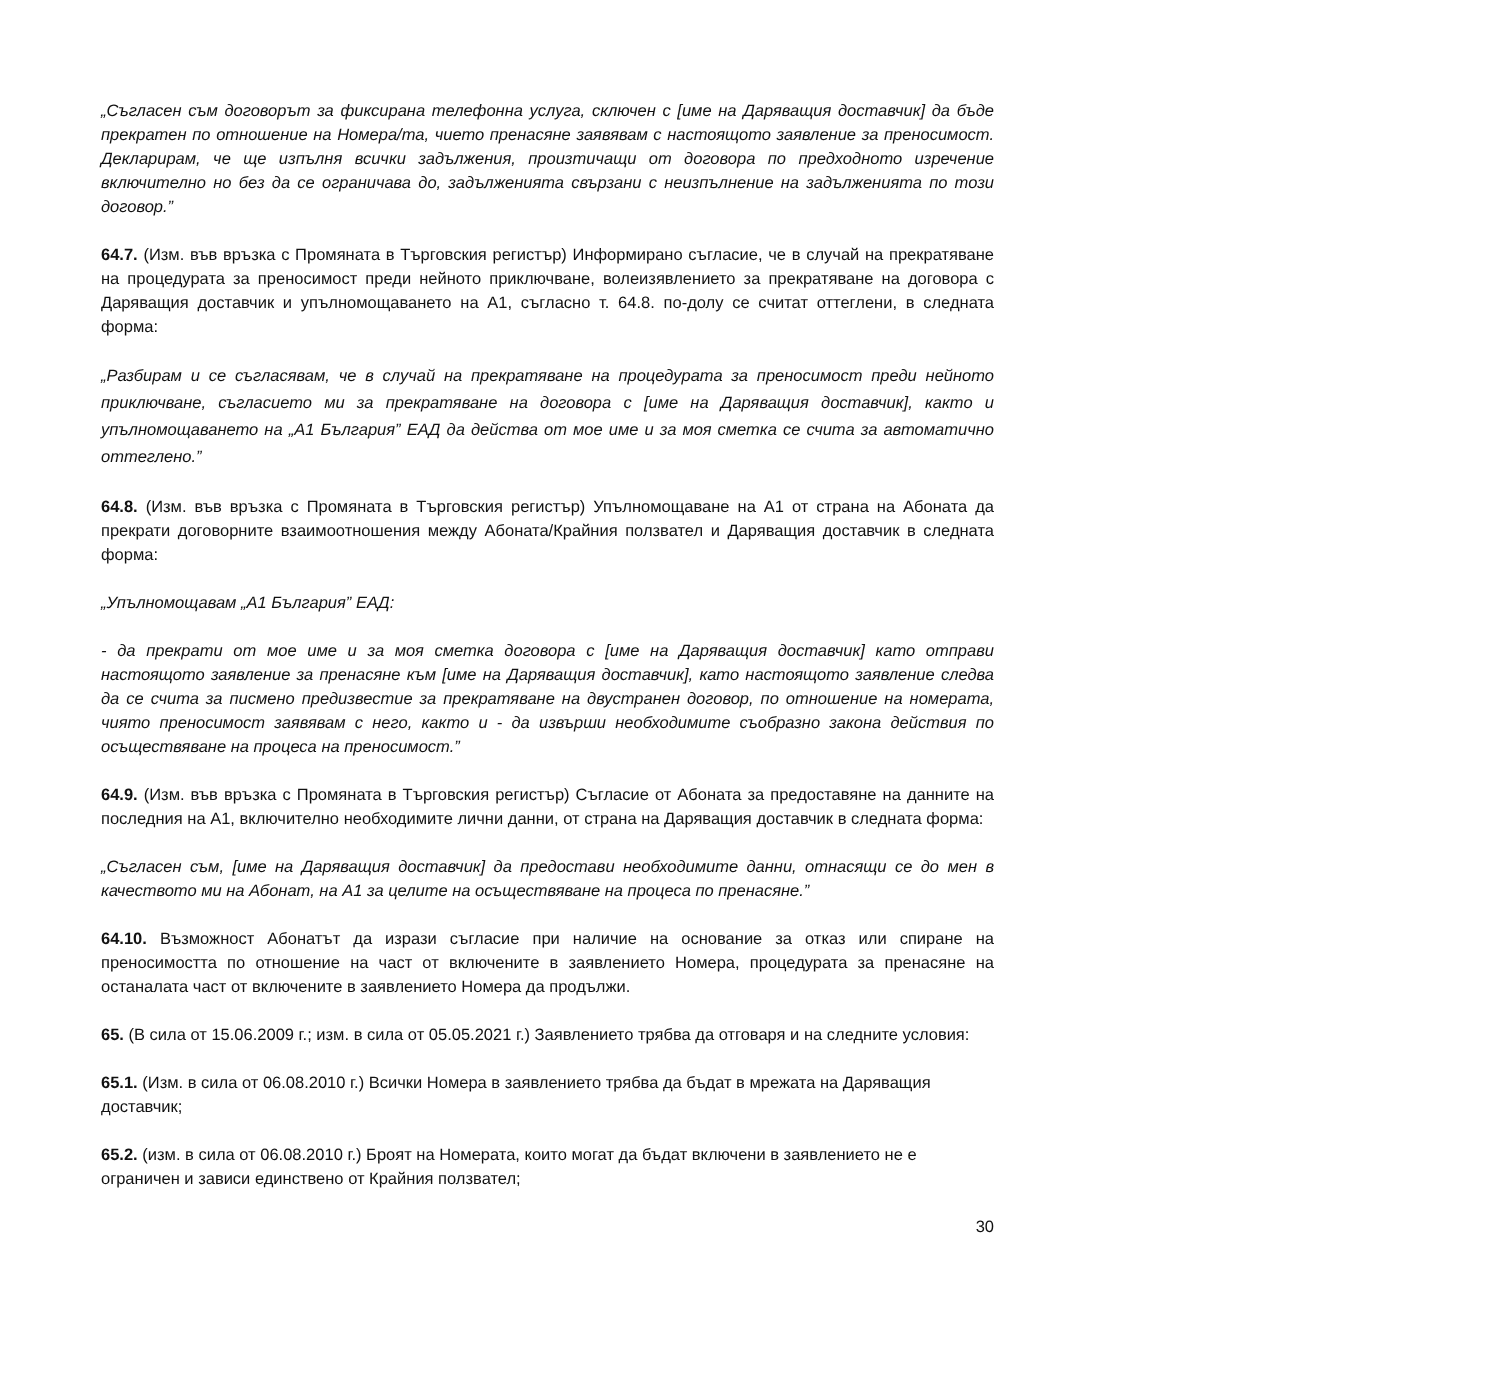„Съгласен съм договорът за фиксирана телефонна услуга, сключен с [име на Даряващия доставчик] да бъде прекратен по отношение на Номера/та, чието пренасяне заявявам с настоящото заявление за преносимост. Декларирам, че ще изпълня всички задължения, произтичащи от договора по предходното изречение включително но без да се ограничава до, задълженията свързани с неизпълнение на задълженията по този договор.”
64.7. (Изм. във връзка с Промяната в Търговския регистър) Информирано съгласие, че в случай на прекратяване на процедурата за преносимост преди нейното приключване, волеизявлението за прекратяване на договора с Даряващия доставчик и упълномощаването на А1, съгласно т. 64.8. по-долу се считат оттеглени, в следната форма:
„Разбирам и се съгласявам, че в случай на прекратяване на процедурата за преносимост преди нейното приключване, съгласието ми за прекратяване на договора с [име на Даряващия доставчик], както и упълномощаването на „А1 България” ЕАД да действа от мое име и за моя сметка се счита за автоматично оттеглено.”
64.8. (Изм. във връзка с Промяната в Търговския регистър) Упълномощаване на А1 от страна на Абоната да прекрати договорните взаимоотношения между Абоната/Крайния ползвател и Даряващия доставчик в следната форма:
„Упълномощавам „А1 България” ЕАД:
- да прекрати от мое име и за моя сметка договора с [име на Даряващия доставчик] като отправи настоящото заявление за пренасяне към [име на Даряващия доставчик], като настоящото заявление следва да се счита за писмено предизвестие за прекратяване на двустранен договор, по отношение на номерата, чиято преносимост заявявам с него, както и - да извърши необходимите съобразно закона действия по осъществяване на процеса на преносимост.”
64.9. (Изм. във връзка с Промяната в Търговския регистър) Съгласие от Абоната за предоставяне на данните на последния на А1, включително необходимите лични данни, от страна на Даряващия доставчик в следната форма:
„Съгласен съм, [име на Даряващия доставчик] да предостави необходимите данни, отнасящи се до мен в качеството ми на Абонат, на А1 за целите на осъществяване на процеса по пренасяне.”
64.10. Възможност Абонатът да изрази съгласие при наличие на основание за отказ или спиране на преносимостта по отношение на част от включените в заявлението Номера, процедурата за пренасяне на останалата част от включените в заявлението Номера да продължи.
65. (В сила от 15.06.2009 г.; изм. в сила от 05.05.2021 г.) Заявлението трябва да отговаря и на следните условия:
65.1. (Изм. в сила от 06.08.2010 г.) Всички Номера в заявлението трябва да бъдат в мрежата на Даряващия доставчик;
65.2. (изм. в сила от 06.08.2010 г.) Броят на Номерата, които могат да бъдат включени в заявлението не е ограничен и зависи единствено от Крайния ползвател;
30